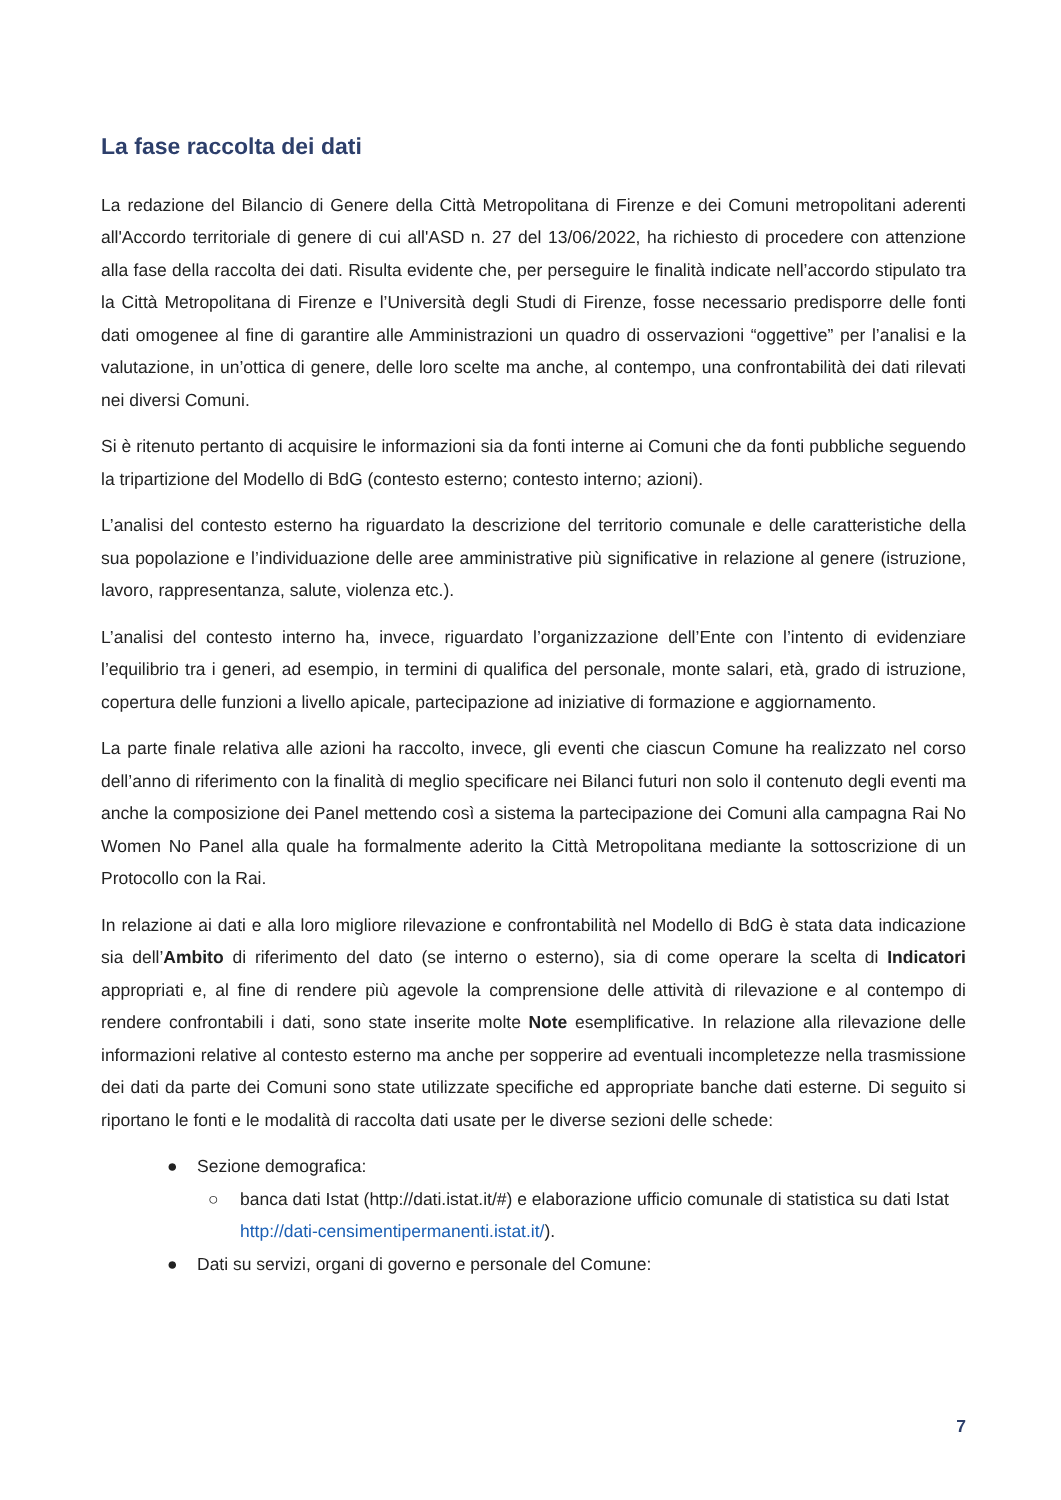La fase raccolta dei dati
La redazione del Bilancio di Genere della Città Metropolitana di Firenze e dei Comuni metropolitani aderenti all'Accordo territoriale di genere di cui all'ASD n. 27 del 13/06/2022, ha richiesto di procedere con attenzione alla fase della raccolta dei dati. Risulta evidente che, per perseguire le finalità indicate nell’accordo stipulato tra la Città Metropolitana di Firenze e l’Università degli Studi di Firenze, fosse necessario predisporre delle fonti dati omogenee al fine di garantire alle Amministrazioni un quadro di osservazioni “oggettive” per l’analisi e la valutazione, in un’ottica di genere, delle loro scelte ma anche, al contempo, una confrontabilità dei dati rilevati nei diversi Comuni.
Si è ritenuto pertanto di acquisire le informazioni sia da fonti interne ai Comuni che da fonti pubbliche seguendo la tripartizione del Modello di BdG (contesto esterno; contesto interno; azioni).
L’analisi del contesto esterno ha riguardato la descrizione del territorio comunale e delle caratteristiche della sua popolazione e l’individuazione delle aree amministrative più significative in relazione al genere (istruzione, lavoro, rappresentanza, salute, violenza etc.).
L’analisi del contesto interno ha, invece, riguardato l’organizzazione dell’Ente con l’intento di evidenziare l’equilibrio tra i generi, ad esempio, in termini di qualifica del personale, monte salari, età, grado di istruzione, copertura delle funzioni a livello apicale, partecipazione ad iniziative di formazione e aggiornamento.
La parte finale relativa alle azioni ha raccolto, invece, gli eventi che ciascun Comune ha realizzato nel corso dell’anno di riferimento con la finalità di meglio specificare nei Bilanci futuri non solo il contenuto degli eventi ma anche la composizione dei Panel mettendo così a sistema la partecipazione dei Comuni alla campagna Rai No Women No Panel alla quale ha formalmente aderito la Città Metropolitana mediante la sottoscrizione di un Protocollo con la Rai.
In relazione ai dati e alla loro migliore rilevazione e confrontabilità nel Modello di BdG è stata data indicazione sia dell’Ambito di riferimento del dato (se interno o esterno), sia di come operare la scelta di Indicatori appropriati e, al fine di rendere più agevole la comprensione delle attività di rilevazione e al contempo di rendere confrontabili i dati, sono state inserite molte Note esemplificative. In relazione alla rilevazione delle informazioni relative al contesto esterno ma anche per sopperire ad eventuali incompletezze nella trasmissione dei dati da parte dei Comuni sono state utilizzate specifiche ed appropriate banche dati esterne. Di seguito si riportano le fonti e le modalità di raccolta dati usate per le diverse sezioni delle schede:
● Sezione demografica:
○ banca dati Istat (http://dati.istat.it/#) e elaborazione ufficio comunale di statistica su dati Istat http://dati-censimentipermanenti.istat.it/).
● Dati su servizi, organi di governo e personale del Comune:
7